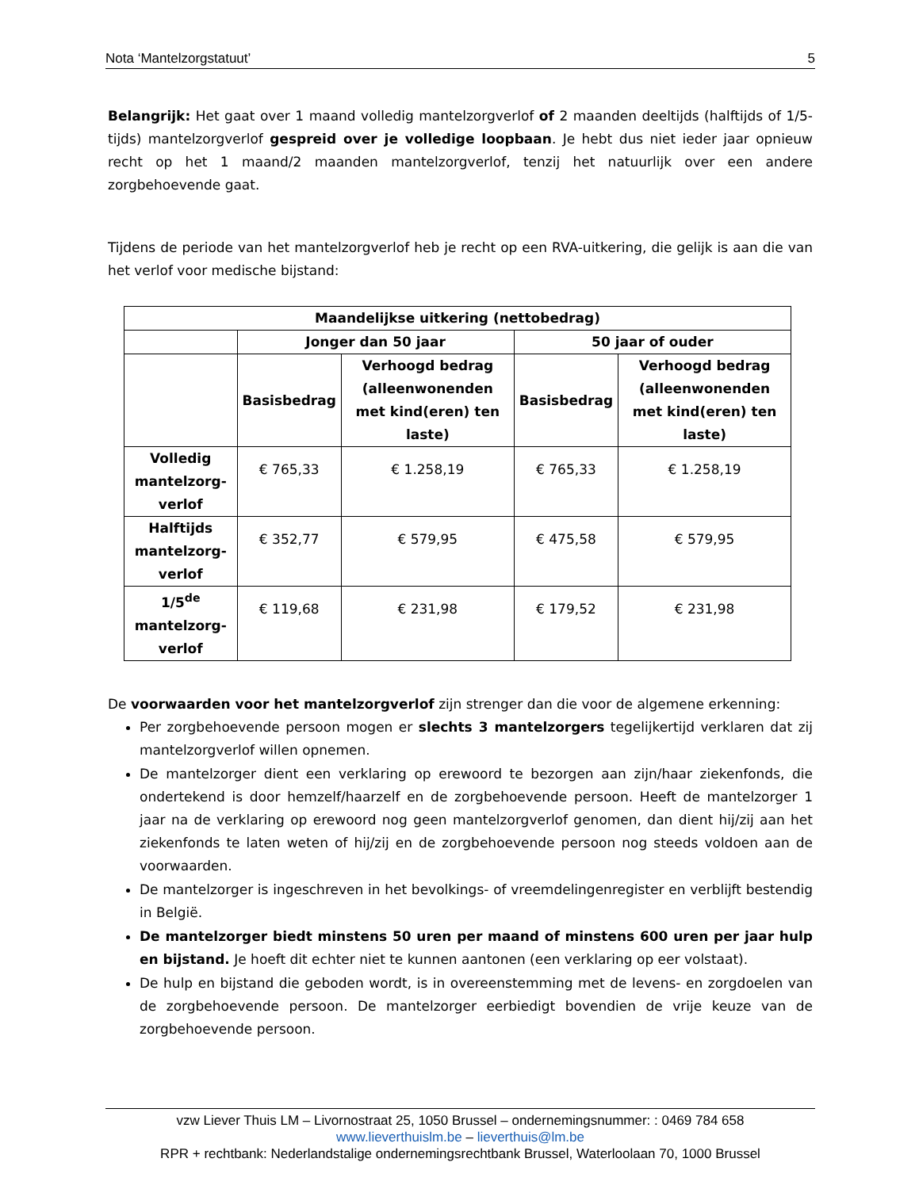Nota ‘Mantelzorgstatuut’ 5
Belangrijk: Het gaat over 1 maand volledig mantelzorgverlof of 2 maanden deeltijds (halftijds of 1/5-tijds) mantelzorgverlof gespreid over je volledige loopbaan. Je hebt dus niet ieder jaar opnieuw recht op het 1 maand/2 maanden mantelzorgverlof, tenzij het natuurlijk over een andere zorgbehoevende gaat.
Tijdens de periode van het mantelzorgverlof heb je recht op een RVA-uitkering, die gelijk is aan die van het verlof voor medische bijstand:
| Maandelijkse uitkering (nettobedrag) | | | | |
| --- | --- | --- | --- | --- |
| | Jonger dan 50 jaar | | 50 jaar of ouder | |
| | Basisbedrag | Verhoogd bedrag (alleenwonenden met kind(eren) ten laste) | Basisbedrag | Verhoogd bedrag (alleenwonenden met kind(eren) ten laste) |
| Volledig mantelzorg-verlof | € 765,33 | € 1.258,19 | € 765,33 | € 1.258,19 |
| Halftijds mantelzorg-verlof | € 352,77 | € 579,95 | € 475,58 | € 579,95 |
| 1/5<sup>de</sup> mantelzorg-verlof | € 119,68 | € 231,98 | € 179,52 | € 231,98 |
De voorwaarden voor het mantelzorgverlof zijn strenger dan die voor de algemene erkenning:
Per zorgbehoevende persoon mogen er slechts 3 mantelzorgers tegelijkertijd verklaren dat zij mantelzorgverlof willen opnemen.
De mantelzorger dient een verklaring op erewoord te bezorgen aan zijn/haar ziekenfonds, die ondertekend is door hemzelf/haarzelf en de zorgbehoevende persoon. Heeft de mantelzorger 1 jaar na de verklaring op erewoord nog geen mantelzorgverlof genomen, dan dient hij/zij aan het ziekenfonds te laten weten of hij/zij en de zorgbehoevende persoon nog steeds voldoen aan de voorwaarden.
De mantelzorger is ingeschreven in het bevolkings- of vreemdelingenregister en verblijft bestendig in België.
De mantelzorger biedt minstens 50 uren per maand of minstens 600 uren per jaar hulp en bijstand. Je hoeft dit echter niet te kunnen aantonen (een verklaring op eer volstaat).
De hulp en bijstand die geboden wordt, is in overeenstemming met de levens- en zorgdoelen van de zorgbehoevende persoon. De mantelzorger eerbiedigt bovendien de vrije keuze van de zorgbehoevende persoon.
vzw Liever Thuis LM – Livornostraat 25, 1050 Brussel – ondernemingsnummer: : 0469 784 658
www.lieverthuislm.be – lieverthuis@lm.be
RPR + rechtbank: Nederlandstalige ondernemingsrechtbank Brussel, Waterloolaan 70, 1000 Brussel